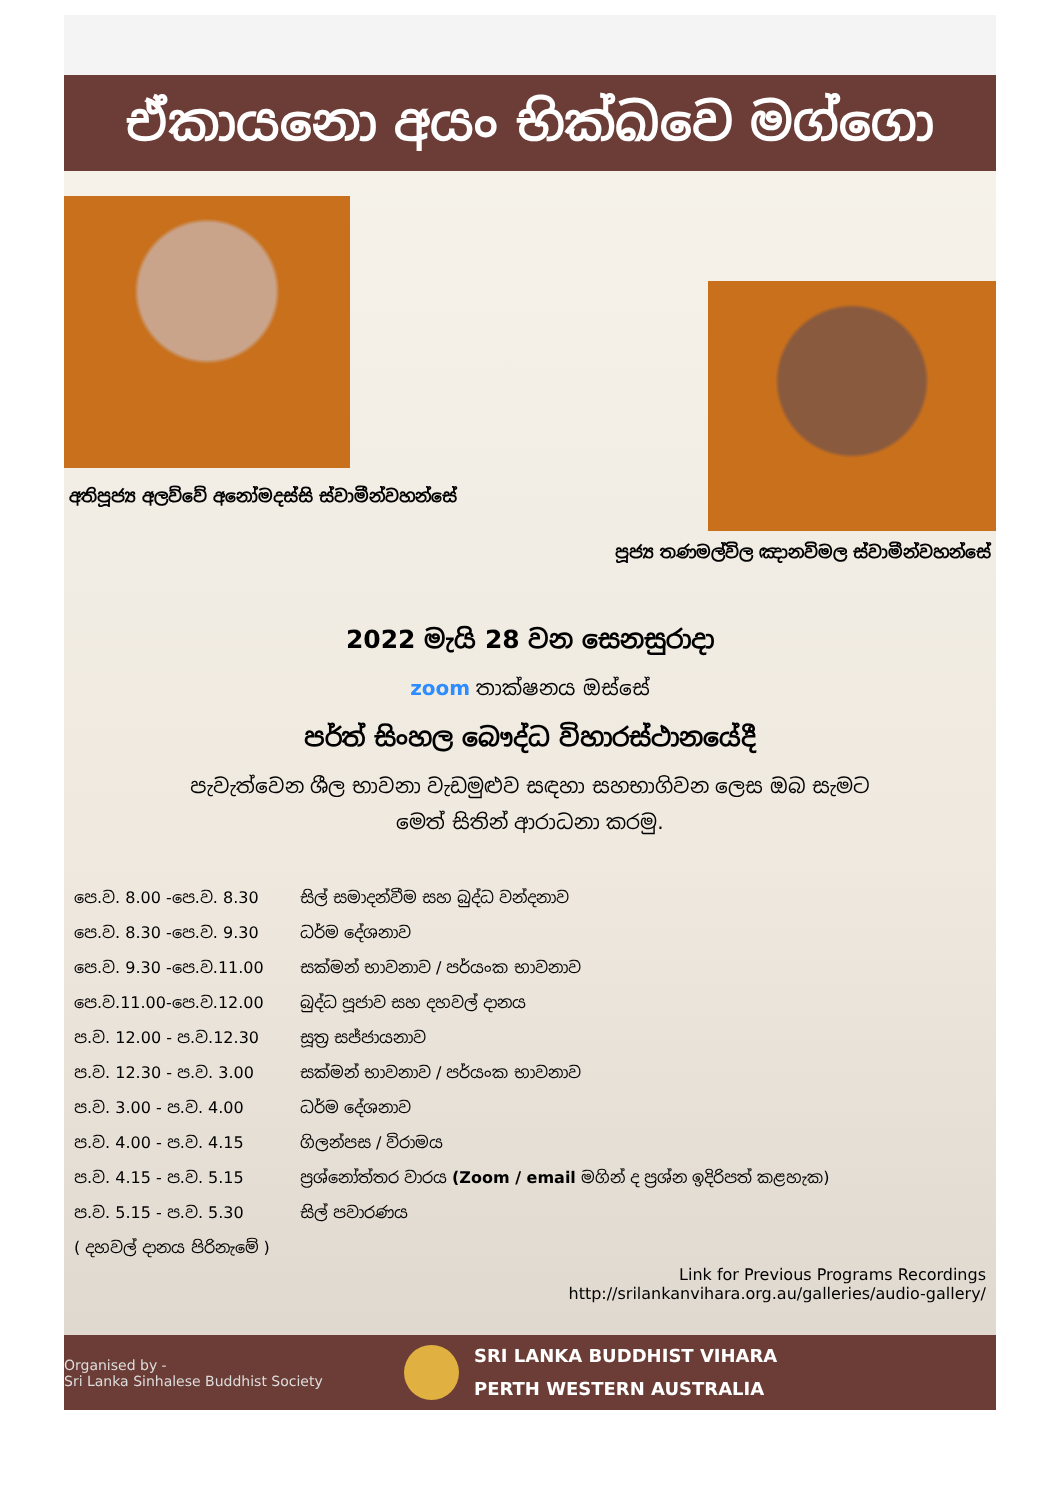ඒකායනො අයං භික්ඛවෙ මග්ගො
අතිපූජ්‍ය අලව්වේ අනෝමදස්සි ස්වාමීන්වහන්සේ
පූජ්‍ය තණමල්විල ඤානවිමල ස්වාමීන්වහන්සේ
2022 මැයි 28 වන සෙනසුරාදා
zoom තාක්ෂනය ඔස්සේ
පර්ත් සිංහල බෞද්ධ විහාරස්ථානයේදී
පැවැත්වෙන ශීල භාවනා වැඩමුළුව සඳහා සහභාගිවන ලෙස ඔබ සැමට
මෙත් සිතින් ආරාධනා කරමු.
| පෙ.ව. 8.00 -පෙ.ව. 8.30 | සිල් සමාදන්වීම සහ බුද්ධ වන්දනාව |
| පෙ.ව. 8.30 -පෙ.ව. 9.30 | ධර්ම දේශනාව |
| පෙ.ව. 9.30 -පෙ.ව.11.00 | සක්මන් භාවනාව / පර්යංක භාවනාව |
| පෙ.ව.11.00-පෙ.ව.12.00 | බුද්ධ පූජාව සහ දහවල් දානය |
| ප.ව. 12.00 - ප.ව.12.30 | සූත්‍ර සජ්ජායනාව |
| ප.ව. 12.30 - ප.ව. 3.00 | සක්මන් භාවනාව / පර්යංක භාවනාව |
| ප.ව. 3.00 - ප.ව. 4.00 | ධර්ම දේශනාව |
| ප.ව. 4.00 - ප.ව. 4.15 | ගිලන්පස / විරාමය |
| ප.ව. 4.15 - ප.ව. 5.15 | ප්‍රශ්නෝත්තර වාරය (Zoom / email මගින් ද ප්‍රශ්න ඉදිරිපත් කළහැක) |
| ප.ව. 5.15 - ප.ව. 5.30 | සිල් පවාරණය |
| ( දහවල් දානය පිරිනැමේ ) | |
Link for Previous Programs Recordings
http://srilankanvihara.org.au/galleries/audio-gallery/
Organised by -
Sri Lanka Sinhalese Buddhist Society
SRI LANKA BUDDHIST VIHARA
PERTH WESTERN AUSTRALIA